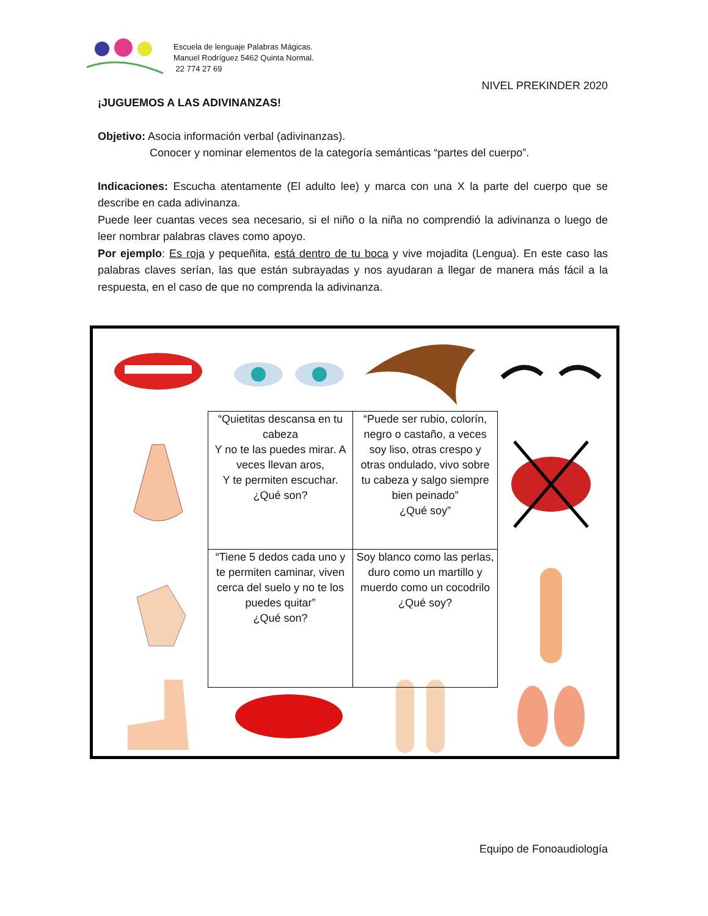Escuela de lenguaje Palabras Mágicas.
Manuel Rodríguez 5462 Quinta Normal.
22 774 27 69
NIVEL PREKINDER 2020
¡JUGUEMOS A LAS ADIVINANZAS!
Objetivo: Asocia información verbal (adivinanzas).
Conocer y nominar elementos de la categoría semánticas “partes del cuerpo”.
Indicaciones: Escucha atentamente (El adulto lee) y marca con una X la parte del cuerpo que se describe en cada adivinanza.
Puede leer cuantas veces sea necesario, si el niño o la niña no comprendió la adivinanza o luego de leer nombrar palabras claves como apoyo.
Por ejemplo: Es roja y pequeñita, está dentro de tu boca y vive mojadita (Lengua). En este caso las palabras claves serían, las que están subrayadas y nos ayudaran a llegar de manera más fácil a la respuesta, en el caso de que no comprenda la adivinanza.
| “Quietitas descansa en tu cabeza Y no te las puedes mirar. A veces llevan aros, Y te permiten escuchar. ¿Qué son? | “Puede ser rubio, colorín, negro o castaño, a veces soy liso, otras crespo y otras ondulado, vivo sobre tu cabeza y salgo siempre bien peinado” ¿Qué soy” |
| “Tiene 5 dedos cada uno y te permiten caminar, viven cerca del suelo y no te los puedes quitar” ¿Qué son? | Soy blanco como las perlas, duro como un martillo y muerdo como un cocodrilo ¿Qué soy? |
Equipo de Fonoaudiología